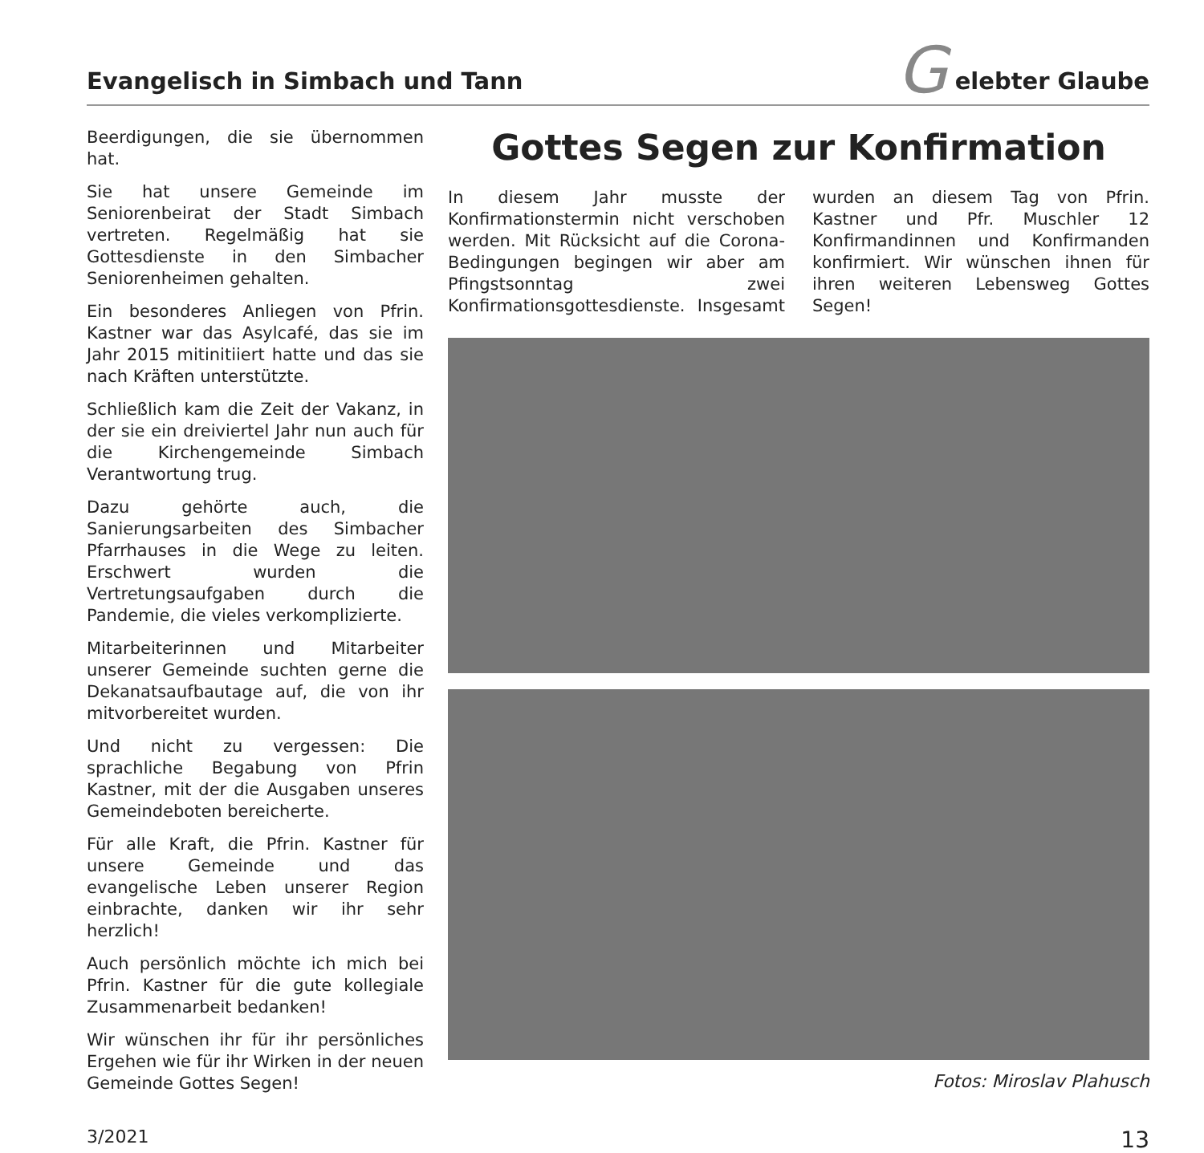Evangelisch in Simbach und Tann
G
elebter Glaube
Beerdigungen, die sie übernommen hat.
Sie hat unsere Gemeinde im Seniorenbeirat der Stadt Simbach vertreten. Regelmäßig hat sie Gottesdienste in den Simbacher Seniorenheimen gehalten.
Ein besonderes Anliegen von Pfrin. Kastner war das Asylcafé, das sie im Jahr 2015 mitinitiiert hatte und das sie nach Kräften unterstützte.
Schließlich kam die Zeit der Vakanz, in der sie ein dreiviertel Jahr nun auch für die Kirchengemeinde Simbach Verantwortung trug.
Dazu gehörte auch, die Sanierungsarbeiten des Simbacher Pfarrhauses in die Wege zu leiten. Erschwert wurden die Vertretungsaufgaben durch die Pandemie, die vieles verkomplizierte.
Mitarbeiterinnen und Mitarbeiter unserer Gemeinde suchten gerne die Dekanatsaufbautage auf, die von ihr mitvorbereitet wurden.
Und nicht zu vergessen: Die sprachliche Begabung von Pfrin Kastner, mit der die Ausgaben unseres Gemeindeboten bereicherte.
Für alle Kraft, die Pfrin. Kastner für unsere Gemeinde und das evangelische Leben unserer Region einbrachte, danken wir ihr sehr herzlich!
Auch persönlich möchte ich mich bei Pfrin. Kastner für die gute kollegiale Zusammenarbeit bedanken!
Wir wünschen ihr für ihr persönliches Ergehen wie für ihr Wirken in der neuen Gemeinde Gottes Segen!
Gottes Segen zur Konfirmation
In diesem Jahr musste der Konfirmationstermin nicht verschoben werden. Mit Rücksicht auf die Corona-Bedingungen begingen wir aber am Pfingstsonntag zwei Konfirmationsgottesdienste. Insgesamt wurden an diesem Tag von Pfrin. Kastner und Pfr. Muschler 12 Konfirmandinnen und Konfirmanden konfirmiert. Wir wünschen ihnen für ihren weiteren Lebensweg Gottes Segen!
Fotos: Miroslav Plahusch
3/2021 13